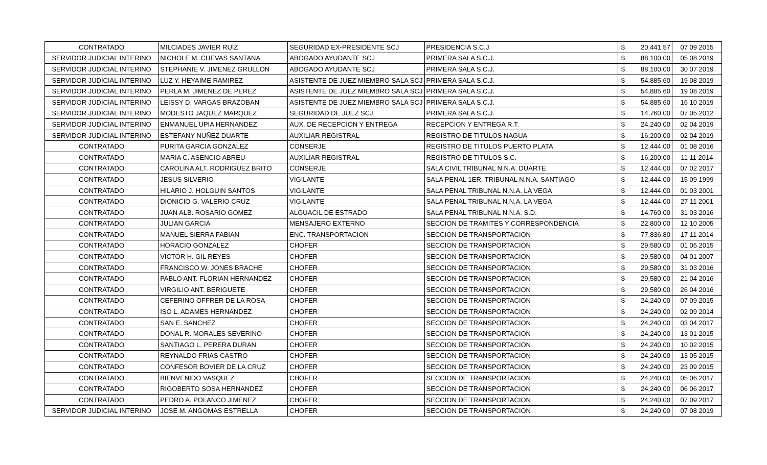| CONTRATADO | MILCIADES JAVIER RUIZ | SEGURIDAD EX-PRESIDENTE SCJ | PRESIDENCIA S.C.J. | $ | 20,441.57 | 07 09 2015 |
| SERVIDOR JUDICIAL INTERINO | NICHOLE M. CUEVAS SANTANA | ABOGADO AYUDANTE SCJ | PRIMERA SALA S.C.J. | $ | 88,100.00 | 05 08 2019 |
| SERVIDOR JUDICIAL INTERINO | STEPHANIE V. JIMENEZ GRULLON | ABOGADO AYUDANTE SCJ | PRIMERA SALA S.C.J. | $ | 88,100.00 | 30 07 2019 |
| SERVIDOR JUDICIAL INTERINO | LUZ Y. HEYAIME RAMIREZ | ASISTENTE DE JUEZ MIEMBRO SALA SCJ | PRIMERA SALA S.C.J. | $ | 54,885.60 | 19 08 2019 |
| SERVIDOR JUDICIAL INTERINO | PERLA M. JIMENEZ DE PEREZ | ASISTENTE DE JUEZ MIEMBRO SALA SCJ | PRIMERA SALA S.C.J. | $ | 54,885.60 | 19 08 2019 |
| SERVIDOR JUDICIAL INTERINO | LEISSY D. VARGAS BRAZOBAN | ASISTENTE DE JUEZ MIEMBRO SALA SCJ | PRIMERA SALA S.C.J. | $ | 54,885.60 | 16 10 2019 |
| SERVIDOR JUDICIAL INTERINO | MODESTO JAQUEZ MARQUEZ | SEGURIDAD DE JUEZ SCJ | PRIMERA SALA S.C.J. | $ | 14,760.00 | 07 05 2012 |
| SERVIDOR JUDICIAL INTERINO | ENMANUEL UPIA HERNANDEZ | AUX. DE RECEPCION Y ENTREGA | RECEPCION Y ENTREGA R.T. | $ | 24,240.00 | 02 04 2019 |
| SERVIDOR JUDICIAL INTERINO | ESTEFANY NUÑEZ DUARTE | AUXILIAR REGISTRAL | REGISTRO DE TITULOS NAGUA | $ | 16,200.00 | 02 04 2019 |
| CONTRATADO | PURITA GARCIA GONZALEZ | CONSERJE | REGISTRO DE TITULOS PUERTO PLATA | $ | 12,444.00 | 01 08 2016 |
| CONTRATADO | MARIA C. ASENCIO ABREU | AUXILIAR REGISTRAL | REGISTRO DE TITULOS S.C. | $ | 16,200.00 | 11 11 2014 |
| CONTRATADO | CAROLINA ALT. RODRIGUEZ BRITO | CONSERJE | SALA CIVIL TRIBUNAL N.N.A. DUARTE | $ | 12,444.00 | 07 02 2017 |
| CONTRATADO | JESUS SILVERIO | VIGILANTE | SALA PENAL 1ER. TRIBUNAL N.N.A. SANTIAGO | $ | 12,444.00 | 15 09 1999 |
| CONTRATADO | HILARIO J. HOLGUIN SANTOS | VIGILANTE | SALA PENAL TRIBUNAL N.N.A. LA VEGA | $ | 12,444.00 | 01 03 2001 |
| CONTRATADO | DIONICIO G. VALERIO CRUZ | VIGILANTE | SALA PENAL TRIBUNAL N.N.A. LA VEGA | $ | 12,444.00 | 27 11 2001 |
| CONTRATADO | JUAN ALB. ROSARIO GOMEZ | ALGUACIL DE ESTRADO | SALA PENAL TRIBUNAL N.N.A. S.D. | $ | 14,760.00 | 31 03 2016 |
| CONTRATADO | JULIAN GARCIA | MENSAJERO EXTERNO | SECCION DE TRAMITES Y CORRESPONDENCIA | $ | 22,800.00 | 12 10 2005 |
| CONTRATADO | MANUEL SIERRA FABIAN | ENC. TRANSPORTACION | SECCION DE TRANSPORTACION | $ | 77,836.80 | 17 11 2014 |
| CONTRATADO | HORACIO GONZALEZ | CHOFER | SECCION DE TRANSPORTACION | $ | 29,580.00 | 01 05 2015 |
| CONTRATADO | VICTOR H. GIL REYES | CHOFER | SECCION DE TRANSPORTACION | $ | 29,580.00 | 04 01 2007 |
| CONTRATADO | FRANCISCO W. JONES BRACHE | CHOFER | SECCION DE TRANSPORTACION | $ | 29,580.00 | 31 03 2016 |
| CONTRATADO | PABLO ANT. FLORIAN HERNANDEZ | CHOFER | SECCION DE TRANSPORTACION | $ | 29,580.00 | 21 04 2016 |
| CONTRATADO | VIRGILIO ANT. BERIGUETE | CHOFER | SECCION DE TRANSPORTACION | $ | 29,580.00 | 26 04 2016 |
| CONTRATADO | CEFERINO OFFRER DE LA ROSA | CHOFER | SECCION DE TRANSPORTACION | $ | 24,240.00 | 07 09 2015 |
| CONTRATADO | ISO L. ADAMES HERNANDEZ | CHOFER | SECCION DE TRANSPORTACION | $ | 24,240.00 | 02 09 2014 |
| CONTRATADO | SAN E. SANCHEZ | CHOFER | SECCION DE TRANSPORTACION | $ | 24,240.00 | 03 04 2017 |
| CONTRATADO | DONAL R. MORALES SEVERINO | CHOFER | SECCION DE TRANSPORTACION | $ | 24,240.00 | 13 01 2015 |
| CONTRATADO | SANTIAGO L. PERERA DURAN | CHOFER | SECCION DE TRANSPORTACION | $ | 24,240.00 | 10 02 2015 |
| CONTRATADO | REYNALDO FRIAS CASTRO | CHOFER | SECCION DE TRANSPORTACION | $ | 24,240.00 | 13 05 2015 |
| CONTRATADO | CONFESOR BOVIER DE LA CRUZ | CHOFER | SECCION DE TRANSPORTACION | $ | 24,240.00 | 23 09 2015 |
| CONTRATADO | BIENVENIDO VASQUEZ | CHOFER | SECCION DE TRANSPORTACION | $ | 24,240.00 | 05 06 2017 |
| CONTRATADO | RIGOBERTO SOSA HERNANDEZ | CHOFER | SECCION DE TRANSPORTACION | $ | 24,240.00 | 06 06 2017 |
| CONTRATADO | PEDRO A. POLANCO JIMENEZ | CHOFER | SECCION DE TRANSPORTACION | $ | 24,240.00 | 07 09 2017 |
| SERVIDOR JUDICIAL INTERINO | JOSE M. ANGOMAS ESTRELLA | CHOFER | SECCION DE TRANSPORTACION | $ | 24,240.00 | 07 08 2019 |